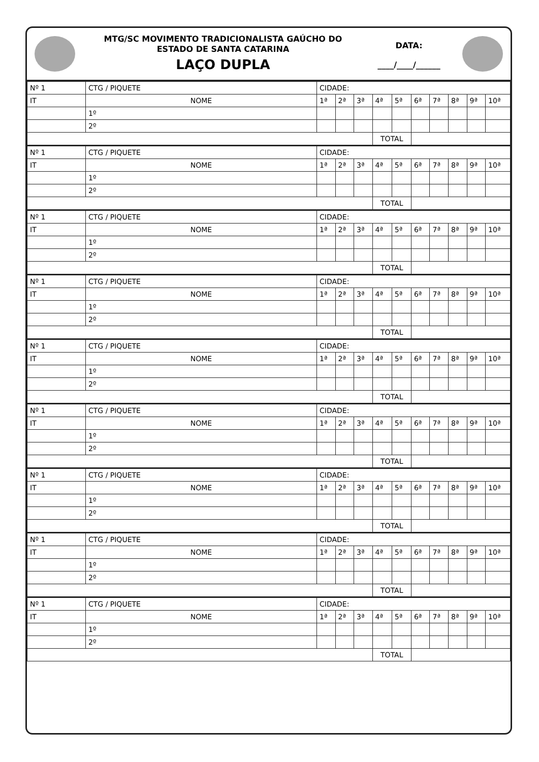MTG/SC MOVIMENTO TRADICIONALISTA GAÚCHO DO
ESTADO DE SANTA CATARINA
LAÇO DUPLA
DATA:
____/____/______
| Nº 1 | CTG / PIQUETE | CIDADE: | | | | | | | | | |
| IT | NOME | 1ª | 2ª | 3ª | 4ª | 5ª | 6ª | 7ª | 8ª | 9ª | 10ª |
| | 1º | | | | | | | | | | |
| | 2º | | | | | | | | | | |
| | | | | | TOTAL | | | | | | |
| Nº 1 | CTG / PIQUETE | CIDADE: | | | | | | | | | |
| IT | NOME | 1ª | 2ª | 3ª | 4ª | 5ª | 6ª | 7ª | 8ª | 9ª | 10ª |
| | 1º | | | | | | | | | | |
| | 2º | | | | | | | | | | |
| | | | | | TOTAL | | | | | | |
| Nº 1 | CTG / PIQUETE | CIDADE: | | | | | | | | | |
| IT | NOME | 1ª | 2ª | 3ª | 4ª | 5ª | 6ª | 7ª | 8ª | 9ª | 10ª |
| | 1º | | | | | | | | | | |
| | 2º | | | | | | | | | | |
| | | | | | TOTAL | | | | | | |
| Nº 1 | CTG / PIQUETE | CIDADE: | | | | | | | | | |
| IT | NOME | 1ª | 2ª | 3ª | 4ª | 5ª | 6ª | 7ª | 8ª | 9ª | 10ª |
| | 1º | | | | | | | | | | |
| | 2º | | | | | | | | | | |
| | | | | | TOTAL | | | | | | |
| Nº 1 | CTG / PIQUETE | CIDADE: | | | | | | | | | |
| IT | NOME | 1ª | 2ª | 3ª | 4ª | 5ª | 6ª | 7ª | 8ª | 9ª | 10ª |
| | 1º | | | | | | | | | | |
| | 2º | | | | | | | | | | |
| | | | | | TOTAL | | | | | | |
| Nº 1 | CTG / PIQUETE | CIDADE: | | | | | | | | | |
| IT | NOME | 1ª | 2ª | 3ª | 4ª | 5ª | 6ª | 7ª | 8ª | 9ª | 10ª |
| | 1º | | | | | | | | | | |
| | 2º | | | | | | | | | | |
| | | | | | TOTAL | | | | | | |
| Nº 1 | CTG / PIQUETE | CIDADE: | | | | | | | | | |
| IT | NOME | 1ª | 2ª | 3ª | 4ª | 5ª | 6ª | 7ª | 8ª | 9ª | 10ª |
| | 1º | | | | | | | | | | |
| | 2º | | | | | | | | | | |
| | | | | | TOTAL | | | | | | |
| Nº 1 | CTG / PIQUETE | CIDADE: | | | | | | | | | |
| IT | NOME | 1ª | 2ª | 3ª | 4ª | 5ª | 6ª | 7ª | 8ª | 9ª | 10ª |
| | 1º | | | | | | | | | | |
| | 2º | | | | | | | | | | |
| | | | | | TOTAL | | | | | | |
| Nº 1 | CTG / PIQUETE | CIDADE: | | | | | | | | | |
| IT | NOME | 1ª | 2ª | 3ª | 4ª | 5ª | 6ª | 7ª | 8ª | 9ª | 10ª |
| | 1º | | | | | | | | | | |
| | 2º | | | | | | | | | | |
| | | | | | TOTAL | | | | | | |